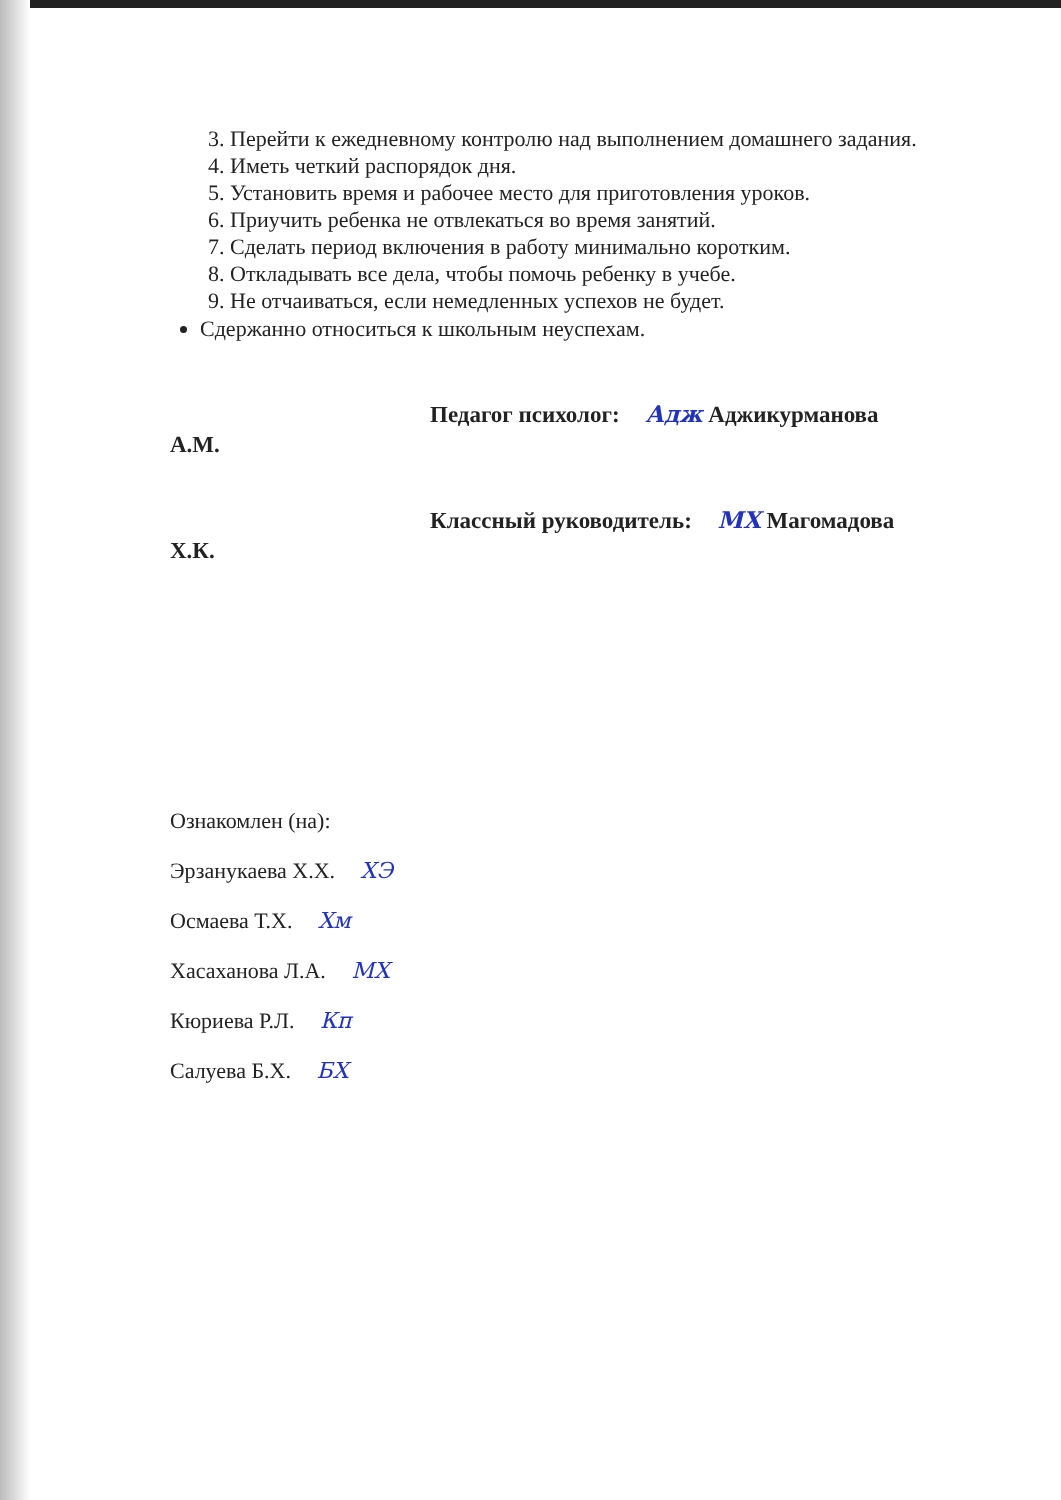3. Перейти к ежедневному контролю над выполнением домашнего задания.
4. Иметь четкий распорядок дня.
5. Установить время и рабочее место для приготовления уроков.
6. Приучить ребенка не отвлекаться во время занятий.
7. Сделать период включения в работу минимально коротким.
8. Откладывать все дела, чтобы помочь ребенку в учебе.
9. Не отчаиваться, если немедленных успехов не будет.
Сдержанно относиться к школьным неуспехам.
Педагог психолог: Адж Аджикурманова
А.М.
Классный руководитель: МХ Магомадова
Х.К.
Ознакомлен (на):
Эрзанукаева Х.Х. ХЭ
Осмаева Т.Х. Хм
Хасаханова Л.А. МХ
Кюриева Р.Л. Кп
Салуева Б.Х. БХ